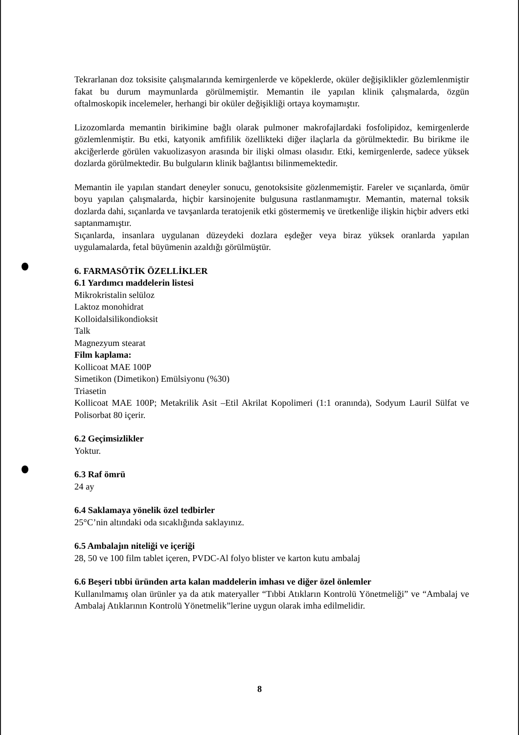Tekrarlanan doz toksisite çalışmalarında kemirgenlerde ve köpeklerde, oküler değişiklikler gözlemlenmiştir fakat bu durum maymunlarda görülmemiştir. Memantin ile yapılan klinik çalışmalarda, özgün oftalmoskopik incelemeler, herhangi bir oküler değişikliği ortaya koymamıştır.
Lizozomlarda memantin birikimine bağlı olarak pulmoner makrofajlardaki fosfolipidoz, kemirgenlerde gözlemlenmiştir. Bu etki, katyonik amfifilik özellikteki diğer ilaçlarla da görülmektedir. Bu birikme ile akciğerlerde görülen vakuolizasyon arasında bir ilişki olması olasıdır. Etki, kemirgenlerde, sadece yüksek dozlarda görülmektedir. Bu bulguların klinik bağlantısı bilinmemektedir.
Memantin ile yapılan standart deneyler sonucu, genotoksisite gözlenmemiştir. Fareler ve sıçanlarda, ömür boyu yapılan çalışmalarda, hiçbir karsinojenite bulgusuna rastlanmamıştır. Memantin, maternal toksik dozlarda dahi, sıçanlarda ve tavşanlarda teratojenik etki göstermemiş ve üretkenliğe ilişkin hiçbir advers etki saptanmamıştır.
Sıçanlarda, insanlara uygulanan düzeydeki dozlara eşdeğer veya biraz yüksek oranlarda yapılan uygulamalarda, fetal büyümenin azaldığı görülmüştür.
6. FARMASÖTİK ÖZELLİKLER
6.1 Yardımcı maddelerin listesi
Mikrokristalin selüloz
Laktoz monohidrat
Kolloidalsilikondioksit
Talk
Magnezyum stearat
Film kaplama:
Kollicoat MAE 100P
Simetikon (Dimetikon) Emülsiyonu (%30)
Triasetin
Kollicoat MAE 100P; Metakrilik Asit –Etil Akrilat Kopolimeri (1:1 oranında), Sodyum Lauril Sülfat ve Polisorbat 80 içerir.
6.2 Geçimsizlikler
Yoktur.
6.3 Raf ömrü
24 ay
6.4 Saklamaya yönelik özel tedbirler
25°C’nin altındaki oda sıcaklığında saklayınız.
6.5 Ambalajın niteliği ve içeriği
28, 50 ve 100 film tablet içeren, PVDC-Al folyo blister ve karton kutu ambalaj
6.6 Beşeri tıbbi üründen arta kalan maddelerin imhası ve diğer özel önlemler
Kullanılmamış olan ürünler ya da atık materyaller “Tıbbi Atıkların Kontrolü Yönetmeliği” ve “Ambalaj ve Ambalaj Atıklarının Kontrolü Yönetmelik”lerine uygun olarak imha edilmelidir.
8